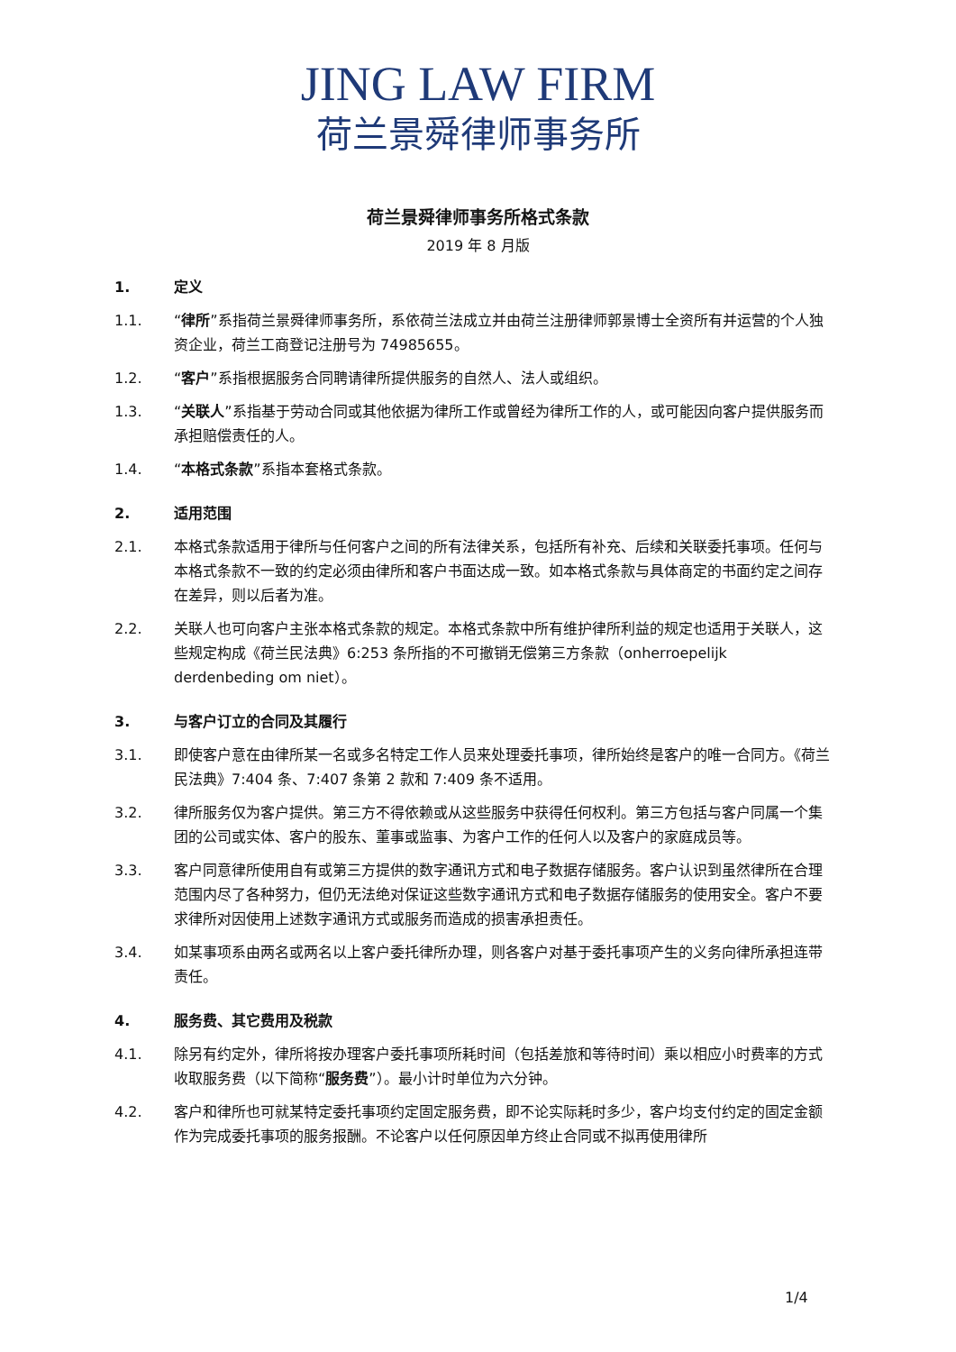JING LAW FIRM
荷兰景舜律师事务所
荷兰景舜律师事务所格式条款
2019 年 8 月版
1. 定义
1.1. “律所”系指荷兰景舜律师事务所，系依荷兰法成立并由荷兰注册律师郭景博士全资所有并运营的个人独资企业，荷兰工商登记注册号为 74985655。
1.2. “客户”系指根据服务合同聘请律所提供服务的自然人、法人或组织。
1.3. “关联人”系指基于劳动合同或其他依据为律所工作或曾经为律所工作的人，或可能因向客户提供服务而承担赔偿责任的人。
1.4. “本格式条款”系指本套格式条款。
2. 适用范围
2.1. 本格式条款适用于律所与任何客户之间的所有法律关系，包括所有补充、后续和关联委托事项。任何与本格式条款不一致的约定必须由律所和客户书面达成一致。如本格式条款与具体商定的书面约定之间存在差异，则以后者为准。
2.2. 关联人也可向客户主张本格式条款的规定。本格式条款中所有维护律所利益的规定也适用于关联人，这些规定构成《荷兰民法典》6:253 条所指的不可撤销无偿第三方条款（onherroepelijk derdenbeding om niet）。
3. 与客户订立的合同及其履行
3.1. 即使客户意在由律所某一名或多名特定工作人员来处理委托事项，律所始终是客户的唯一合同方。《荷兰民法典》7:404 条、7:407 条第 2 款和 7:409 条不适用。
3.2. 律所服务仅为客户提供。第三方不得依赖或从这些服务中获得任何权利。第三方包括与客户同属一个集团的公司或实体、客户的股东、董事或监事、为客户工作的任何人以及客户的家庭成员等。
3.3. 客户同意律所使用自有或第三方提供的数字通讯方式和电子数据存储服务。客户认识到虽然律所在合理范围内尽了各种努力，但仍无法绝对保证这些数字通讯方式和电子数据存储服务的使用安全。客户不要求律所对因使用上述数字通讯方式或服务而造成的损害承担责任。
3.4. 如某事项系由两名或两名以上客户委托律所办理，则各客户对基于委托事项产生的义务向律所承担连带责任。
4. 服务费、其它费用及税款
4.1. 除另有约定外，律所将按办理客户委托事项所耗时间（包括差旅和等待时间）乘以相应小时费率的方式收取服务费（以下简称“服务费”）。最小计时单位为六分钟。
4.2. 客户和律所也可就某特定委托事项约定固定服务费，即不论实际耗时多少，客户均支付约定的固定金额作为完成委托事项的服务报酬。不论客户以任何原因单方终止合同或不拟再使用律所
1/4